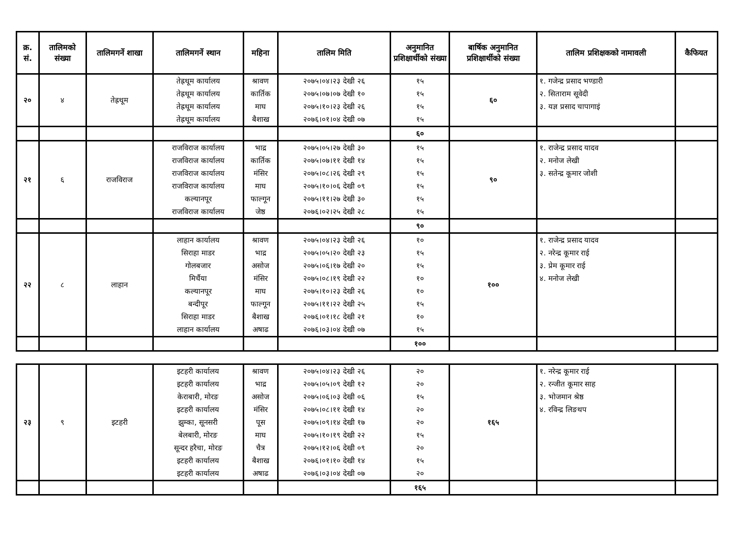| क्र. सं. | तालिमको संख्या | तालिमगर्ने शाखा | तालिमगर्ने स्थान | महिना | तालिम मिति | अनुमानित प्रशिक्षार्थीको संख्या | बार्षिक अनुमानित प्रशिक्षार्थीको संख्या | तालिम प्रशिक्षकको नामावली | कैफियत |
| --- | --- | --- | --- | --- | --- | --- | --- | --- | --- |
| २० | ४ | तेह्रथूम | तेह्रथूम कार्यालय तेह्रथूम कार्यालय तेह्रथूम कार्यालय तेह्रथूम कार्यालय | श्रावण कार्तिक माघ बैशाख | २०७५।०४।२३ देखी २६ २०७५।०७।०७ देखी १० २०७५।१०।२३ देखी २६ २०७६।०१।०४ देखी ०७ | १५ १५ १५ १५ | ६० | १. गजेन्द्र प्रसाद भण्डारी २. सिताराम सूवेदी ३. यज्ञ प्रसाद चापागाइं | |
| | | | | | | ६० | | | |
| २१ | ६ | राजविराज | राजविराज कार्यालय राजविराज कार्यालय राजविराज कार्यालय राजविराज कार्यालय कल्यानपूर राजविराज कार्यालय | भाद्र कार्तिक मंसिर माघ फाल्गून जेष्ठ | २०७५।०५।२७ देखी ३० २०७५।०७।११ देखी १४ २०७५।०८।२६ देखी २९ २०७५।१०।०६ देखी ०९ २०७५।११।२७ देखी ३० २०७६।०२।२५ देखी २८ | १५ १५ १५ १५ १५ १५ | ९० | १. राजेन्द्र प्रसाद यादव २. मनोज लेखी ३. सतेन्द्र कूमार जोशी | |
| | | | | | | ९० | | | |
| २२ | ८ | लाहान | लाहान कार्यालय सिराहा माडर गोलबजार मिर्चैया कल्यानपूर बन्दीपूर सिराहा माडर लाहान कार्यालय | श्रावण भाद्र असोज मंसिर माघ फाल्गून बैशाख अषाढ | २०७५।०४।२३ देखी २६ २०७५।०५।२० देखी २३ २०७५।०६।१७ देखी २० २०७५।०८।१९ देखी २२ २०७५।१०।२३ देखी २६ २०७५।११।२२ देखी २५ २०७६।०१।१८ देखी २१ २०७६।०३।०४ देखी ०७ | १० १५ १५ १० १० १५ १० १५ | १०० | १. राजेन्द्र प्रसाद यादव २. नरेन्द्र कूमार राई ३. प्रेम कूमार राई ४. मनोज लेखी | |
| | | | | | | १०० | | | |
| २३ | ९ | इटहरी | इटहरी कार्यालय इटहरी कार्यालय केराबारी, मोरङ इटहरी कार्यालय झुम्का, सूनसरी बेलबारी, मोरङ सून्दर हरैचा, मोरङ इटहरी कार्यालय इटहरी कार्यालय | श्रावण भाद्र असोज मंसिर पूस माघ चैत्र बैशाख अषाढ | २०७५।०४।२३ देखी २६ २०७५।०५।०९ देखी १२ २०७५।०६।०३ देखी ०६ २०७५।०८।११ देखी १४ २०७५।०९।१४ देखी १७ २०७५।१०।१९ देखी २२ २०७५।१२।०६ देखी ०९ २०७६।०१।१० देखी १४ २०७६।०३।०४ देखी ०७ | २० २० १५ २० २० १५ २० १५ २० | १६५ | १. नरेन्द्र कूमार राई २. रन्जीत कूमार साह ३. भोजमान श्रेष्ठ ४. रविन्द्र लिङथप | |
| | | | | | | १६५ | | | |